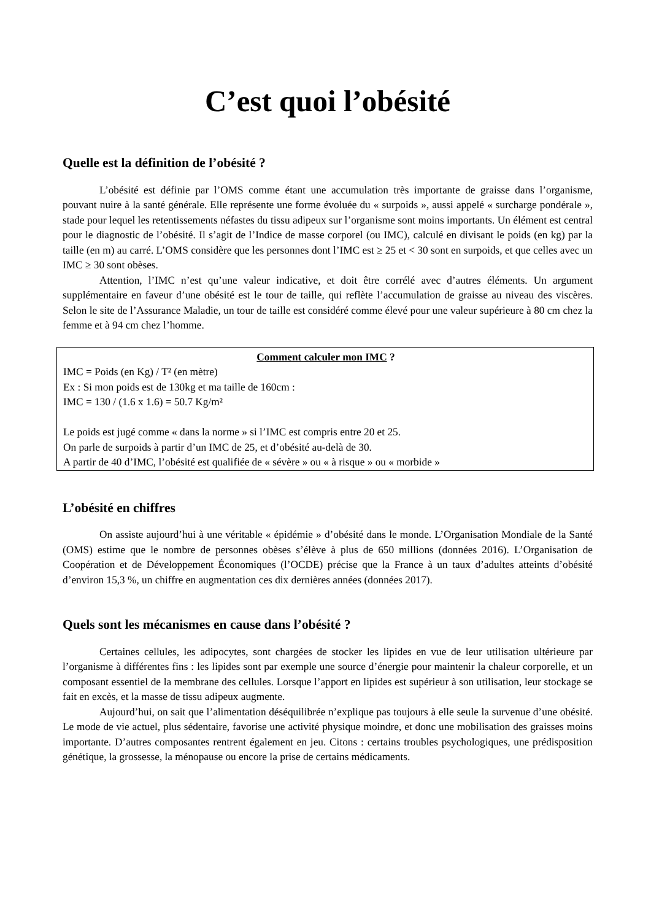C’est quoi l’obésité
Quelle est la définition de l’obésité ?
L’obésité est définie par l’OMS comme étant une accumulation très importante de graisse dans l’organisme, pouvant nuire à la santé générale. Elle représente une forme évoluée du « surpoids », aussi appelé « surcharge pondérale », stade pour lequel les retentissements néfastes du tissu adipeux sur l’organisme sont moins importants. Un élément est central pour le diagnostic de l’obésité. Il s’agit de l’Indice de masse corporel (ou IMC), calculé en divisant le poids (en kg) par la taille (en m) au carré. L’OMS considère que les personnes dont l’IMC est ≥ 25 et < 30 sont en surpoids, et que celles avec un IMC ≥ 30 sont obèses.
Attention, l’IMC n’est qu’une valeur indicative, et doit être corrélé avec d’autres éléments. Un argument supplémentaire en faveur d’une obésité est le tour de taille, qui reflète l’accumulation de graisse au niveau des viscères. Selon le site de l’Assurance Maladie, un tour de taille est considéré comme élevé pour une valeur supérieure à 80 cm chez la femme et à 94 cm chez l’homme.
Comment calculer mon IMC ?
IMC = Poids (en Kg) / T² (en mètre)
Ex : Si mon poids est de 130kg et ma taille de 160cm :
IMC = 130 / (1.6 x 1.6) = 50.7 Kg/m²
Le poids est jugé comme « dans la norme » si l’IMC est compris entre 20 et 25.
On parle de surpoids à partir d’un IMC de 25, et d’obésité au-delà de 30.
A partir de 40 d’IMC, l’obésité est qualifiée de « sévère » ou « à risque » ou « morbide »
L’obésité en chiffres
On assiste aujourd’hui à une véritable « épidémie » d’obésité dans le monde. L’Organisation Mondiale de la Santé (OMS) estime que le nombre de personnes obèses s’élève à plus de 650 millions (données 2016). L’Organisation de Coopération et de Développement Économiques (l’OCDE) précise que la France à un taux d’adultes atteints d’obésité d’environ 15,3 %, un chiffre en augmentation ces dix dernières années (données 2017).
Quels sont les mécanismes en cause dans l’obésité ?
Certaines cellules, les adipocytes, sont chargées de stocker les lipides en vue de leur utilisation ultérieure par l’organisme à différentes fins : les lipides sont par exemple une source d’énergie pour maintenir la chaleur corporelle, et un composant essentiel de la membrane des cellules. Lorsque l’apport en lipides est supérieur à son utilisation, leur stockage se fait en excès, et la masse de tissu adipeux augmente.
Aujourd’hui, on sait que l’alimentation déséquilibrée n’explique pas toujours à elle seule la survenue d’une obésité. Le mode de vie actuel, plus sédentaire, favorise une activité physique moindre, et donc une mobilisation des graisses moins importante. D’autres composantes rentrent également en jeu. Citons : certains troubles psychologiques, une prédisposition génétique, la grossesse, la ménopause ou encore la prise de certains médicaments.